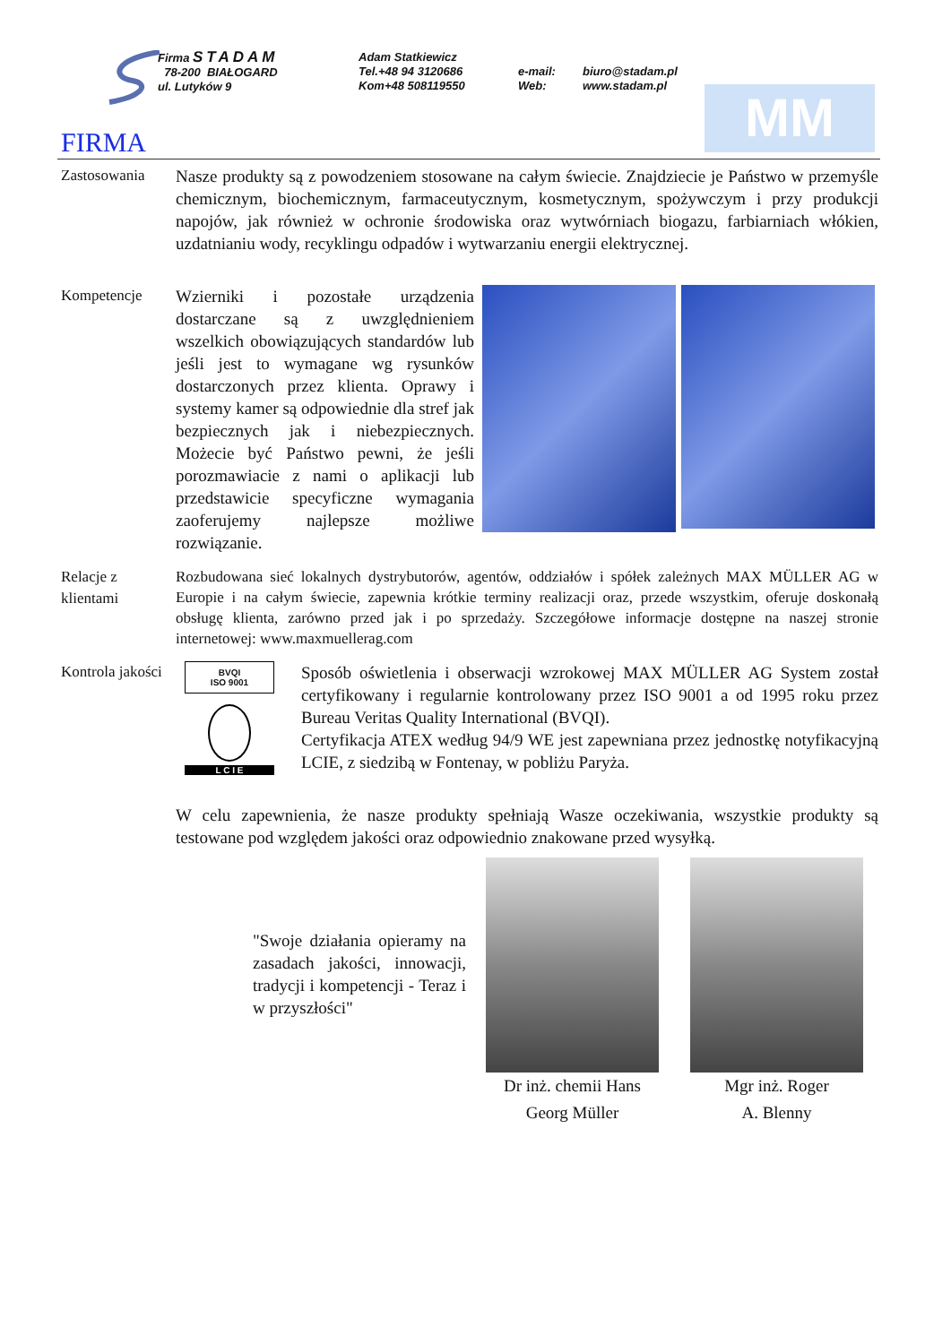Firma STADAM
78-200 BIAŁOGARD
ul. Lutyków 9
Adam Statkiewicz
Tel.+48 94 3120686
Kom+48 508119550
e-mail:
Web:
biuro@stadam.pl
www.stadam.pl
MM
FIRMA
Zastosowania
Nasze produkty są z powodzeniem stosowane na całym świecie. Znajdziecie je Państwo w przemyśle chemicznym, biochemicznym, farmaceutycznym, kosmetycznym, spożywczym i przy produkcji napojów, jak również w ochronie środowiska oraz wytwórniach biogazu, farbiarniach włókien, uzdatnianiu wody, recyklingu odpadów i wytwarzaniu energii elektrycznej.
Kompetencje
Wzierniki i pozostałe urządzenia dostarczane są z uwzględnieniem wszelkich obowiązujących standardów lub jeśli jest to wymagane wg rysunków dostarczonych przez klienta. Oprawy i systemy kamer są odpowiednie dla stref jak bezpiecznych jak i niebezpiecznych. Możecie być Państwo pewni, że jeśli porozmawiacie z nami o aplikacji lub przedstawicie specyficzne wymagania zaoferujemy najlepsze możliwe rozwiązanie.
Relacje z klientami
Rozbudowana sieć lokalnych dystrybutorów, agentów, oddziałów i spółek zależnych MAX MÜLLER AG w Europie i na całym świecie, zapewnia krótkie terminy realizacji oraz, przede wszystkim, oferuje doskonałą obsługę klienta, zarówno przed jak i po sprzedaży. Szczegółowe informacje dostępne na naszej stronie internetowej: www.maxmuellerag.com
Kontrola jakości
BVQI
ISO 9001
L C I E
Sposób oświetlenia i obserwacji wzrokowej MAX MÜLLER AG System został certyfikowany i regularnie kontrolowany przez ISO 9001 a od 1995 roku przez Bureau Veritas Quality International (BVQI).
Certyfikacja ATEX według 94/9 WE jest zapewniana przez jednostkę notyfikacyjną LCIE, z siedzibą w Fontenay, w pobliżu Paryża.
W celu zapewnienia, że nasze produkty spełniają Wasze oczekiwania, wszystkie produkty są testowane pod względem jakości oraz odpowiednio znakowane przed wysyłką.
"Swoje działania opieramy na zasadach jakości, innowacji, tradycji i kompetencji - Teraz i w przyszłości"
Dr inż. chemii Hans
Georg Müller
Mgr inż. Roger
A. Blenny